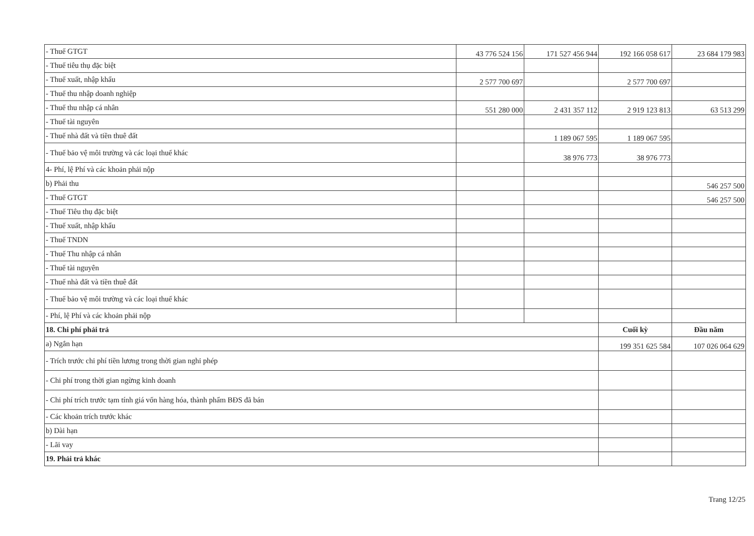| - Thuế GTGT | 43 776 524 156 | 171 527 456 944 | 192 166 058 617 | 23 684 179 983 |
| - Thuế tiêu thụ đặc biệt | | | | |
| - Thuế xuất, nhập khẩu | 2 577 700 697 | | 2 577 700 697 | |
| - Thuế thu nhập doanh nghiệp | | | | |
| - Thuế thu nhập cá nhân | 551 280 000 | 2 431 357 112 | 2 919 123 813 | 63 513 299 |
| - Thuế tài nguyên | | | | |
| - Thuế nhà đất và tiền thuê đất | | 1 189 067 595 | 1 189 067 595 | |
| - Thuế bảo vệ môi trường và các loại thuế khác | | 38 976 773 | 38 976 773 | |
| 4- Phí, lệ Phí và các khoản phải nộp | | | | |
| b) Phải thu | | | | 546 257 500 |
| - Thuế GTGT | | | | 546 257 500 |
| - Thuế Tiêu thụ đặc biệt | | | | |
| - Thuế xuất, nhập khẩu | | | | |
| - Thuế TNDN | | | | |
| - Thuế Thu nhập cá nhân | | | | |
| - Thuế tài nguyên | | | | |
| - Thuế nhà đất và tiền thuê đất | | | | |
| - Thuế bảo vệ môi trường và các loại thuế khác | | | | |
| - Phí, lệ Phí và các khoản phải nộp | | | | |
| 18. Chi phí phải trả | | | Cuối kỳ | Đầu năm |
| a) Ngắn hạn | | | 199 351 625 584 | 107 026 064 629 |
| - Trích trước chi phí tiền lương trong thời gian nghỉ phép | | | | |
| - Chi phí trong thời gian ngừng kinh doanh | | | | |
| - Chi phí trích trước tạm tính giá vốn hàng hóa, thành phẩm BĐS đã bán | | | | |
| - Các khoản trích trước khác | | | | |
| b) Dài hạn | | | | |
| - Lãi vay | | | | |
| 19. Phải trả khác | | | | |
Trang 12/25